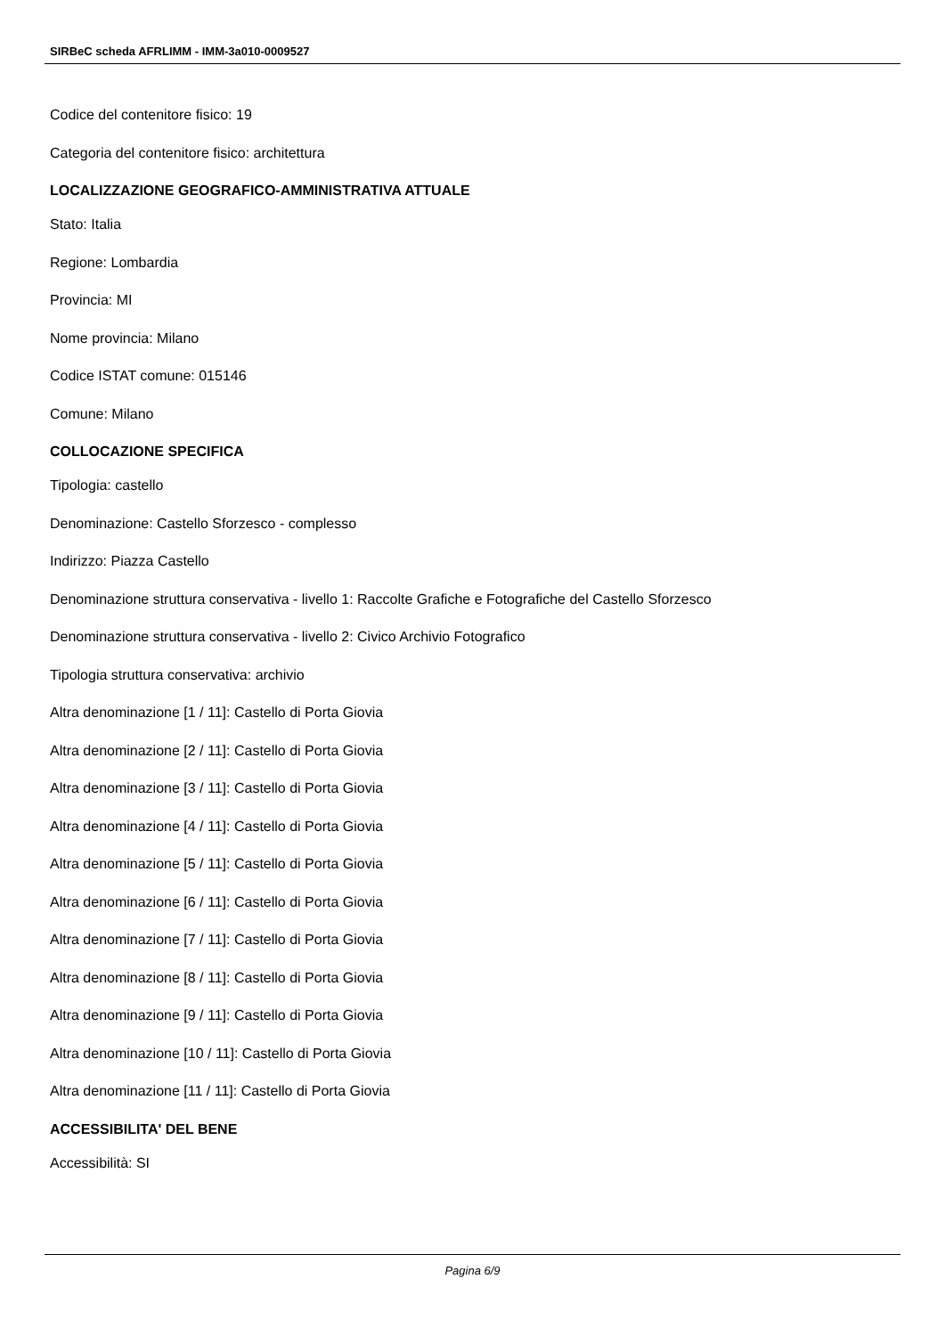SIRBeC scheda AFRLIMM - IMM-3a010-0009527
Codice del contenitore fisico: 19
Categoria del contenitore fisico: architettura
LOCALIZZAZIONE GEOGRAFICO-AMMINISTRATIVA ATTUALE
Stato: Italia
Regione: Lombardia
Provincia: MI
Nome provincia: Milano
Codice ISTAT comune: 015146
Comune: Milano
COLLOCAZIONE SPECIFICA
Tipologia: castello
Denominazione: Castello Sforzesco - complesso
Indirizzo: Piazza Castello
Denominazione struttura conservativa - livello 1: Raccolte Grafiche e Fotografiche del Castello Sforzesco
Denominazione struttura conservativa - livello 2: Civico Archivio Fotografico
Tipologia struttura conservativa: archivio
Altra denominazione [1 / 11]: Castello di Porta Giovia
Altra denominazione [2 / 11]: Castello di Porta Giovia
Altra denominazione [3 / 11]: Castello di Porta Giovia
Altra denominazione [4 / 11]: Castello di Porta Giovia
Altra denominazione [5 / 11]: Castello di Porta Giovia
Altra denominazione [6 / 11]: Castello di Porta Giovia
Altra denominazione [7 / 11]: Castello di Porta Giovia
Altra denominazione [8 / 11]: Castello di Porta Giovia
Altra denominazione [9 / 11]: Castello di Porta Giovia
Altra denominazione [10 / 11]: Castello di Porta Giovia
Altra denominazione [11 / 11]: Castello di Porta Giovia
ACCESSIBILITA' DEL BENE
Accessibilità: SI
Pagina 6/9